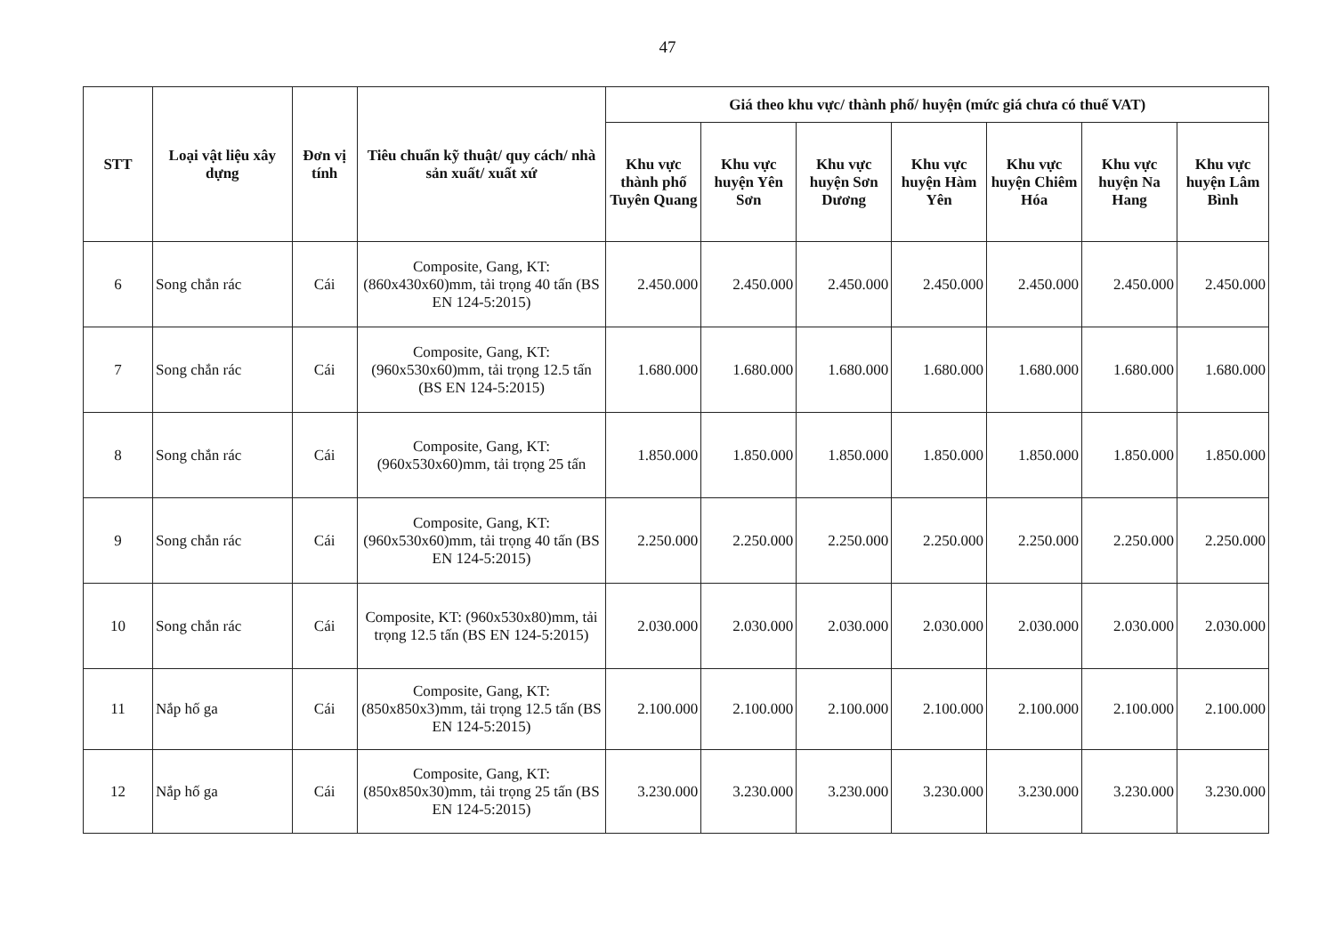47
| STT | Loại vật liệu xây dựng | Đơn vị tính | Tiêu chuẩn kỹ thuật/ quy cách/ nhà sản xuất/ xuất xứ | Giá theo khu vực/ thành phố/ huyện (mức giá chưa có thuế VAT) | | | | | | |
| --- | --- | --- | --- | --- | --- | --- | --- | --- | --- | --- |
| | | | | Khu vực thành phố Tuyên Quang | Khu vực huyện Yên Sơn | Khu vực huyện Sơn Dương | Khu vực huyện Hàm Yên | Khu vực huyện Chiêm Hóa | Khu vực huyện Na Hang | Khu vực huyện Lâm Bình |
| 6 | Song chắn rác | Cái | Composite, Gang, KT: (860x430x60)mm, tải trọng 40 tấn (BS EN 124-5:2015) | 2.450.000 | 2.450.000 | 2.450.000 | 2.450.000 | 2.450.000 | 2.450.000 | 2.450.000 |
| 7 | Song chắn rác | Cái | Composite, Gang, KT: (960x530x60)mm, tải trọng 12.5 tấn (BS EN 124-5:2015) | 1.680.000 | 1.680.000 | 1.680.000 | 1.680.000 | 1.680.000 | 1.680.000 | 1.680.000 |
| 8 | Song chắn rác | Cái | Composite, Gang, KT: (960x530x60)mm, tải trọng 25 tấn | 1.850.000 | 1.850.000 | 1.850.000 | 1.850.000 | 1.850.000 | 1.850.000 | 1.850.000 |
| 9 | Song chắn rác | Cái | Composite, Gang, KT: (960x530x60)mm, tải trọng 40 tấn (BS EN 124-5:2015) | 2.250.000 | 2.250.000 | 2.250.000 | 2.250.000 | 2.250.000 | 2.250.000 | 2.250.000 |
| 10 | Song chắn rác | Cái | Composite, KT: (960x530x80)mm, tải trọng 12.5 tấn (BS EN 124-5:2015) | 2.030.000 | 2.030.000 | 2.030.000 | 2.030.000 | 2.030.000 | 2.030.000 | 2.030.000 |
| 11 | Nắp hố ga | Cái | Composite, Gang, KT: (850x850x3)mm, tải trọng 12.5 tấn (BS EN 124-5:2015) | 2.100.000 | 2.100.000 | 2.100.000 | 2.100.000 | 2.100.000 | 2.100.000 | 2.100.000 |
| 12 | Nắp hố ga | Cái | Composite, Gang, KT: (850x850x30)mm, tải trọng 25 tấn (BS EN 124-5:2015) | 3.230.000 | 3.230.000 | 3.230.000 | 3.230.000 | 3.230.000 | 3.230.000 | 3.230.000 |